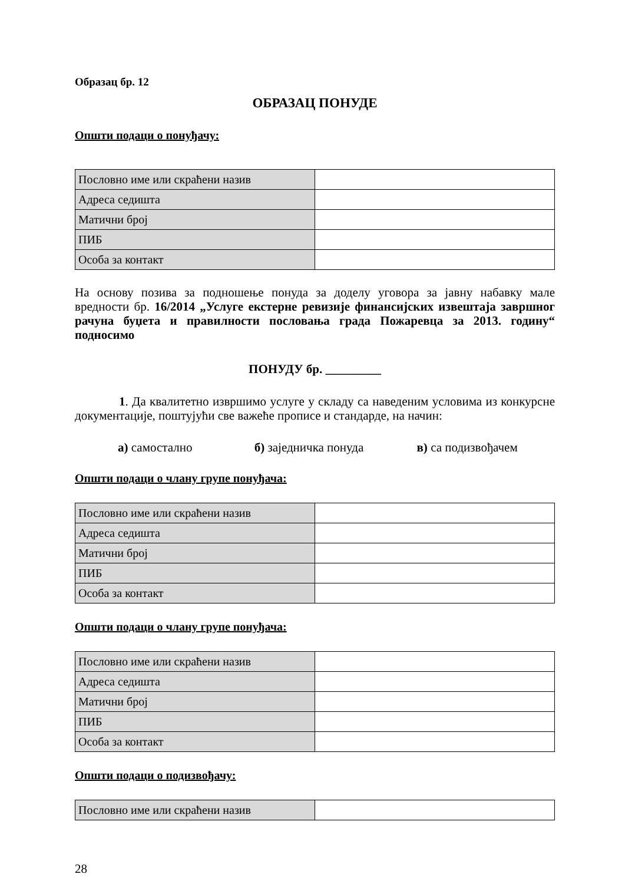Образац бр. 12
ОБРАЗАЦ ПОНУДЕ
Општи подаци о понуђачу:
| Пословно име или скраћени назив | |
| Адреса седишта | |
| Матични број | |
| ПИБ | |
| Особа за контакт | |
На основу позива за подношење понуда за доделу уговора за јавну набавку мале вредности бр. 16/2014 „Услуге екстерне ревизије финансијских извештаја завршног рачуна буџета и правилности пословања града Пожаревца за 2013. годину“ подносимо
ПОНУДУ бр. _________
1. Да квалитетно извршимо услуге у складу са наведеним условима из конкурсне документације, поштујући све важеће прописе и стандарде, на начин:
а) самостално б) заједничка понуда в) са подизвођачем
Општи подаци о члану групе понуђача:
| Пословно име или скраћени назив | |
| Адреса седишта | |
| Матични број | |
| ПИБ | |
| Особа за контакт | |
Општи подаци о члану групе понуђача:
| Пословно име или скраћени назив | |
| Адреса седишта | |
| Матични број | |
| ПИБ | |
| Особа за контакт | |
Општи подаци о подизвођачу:
| Пословно име или скраћени назив | |
28